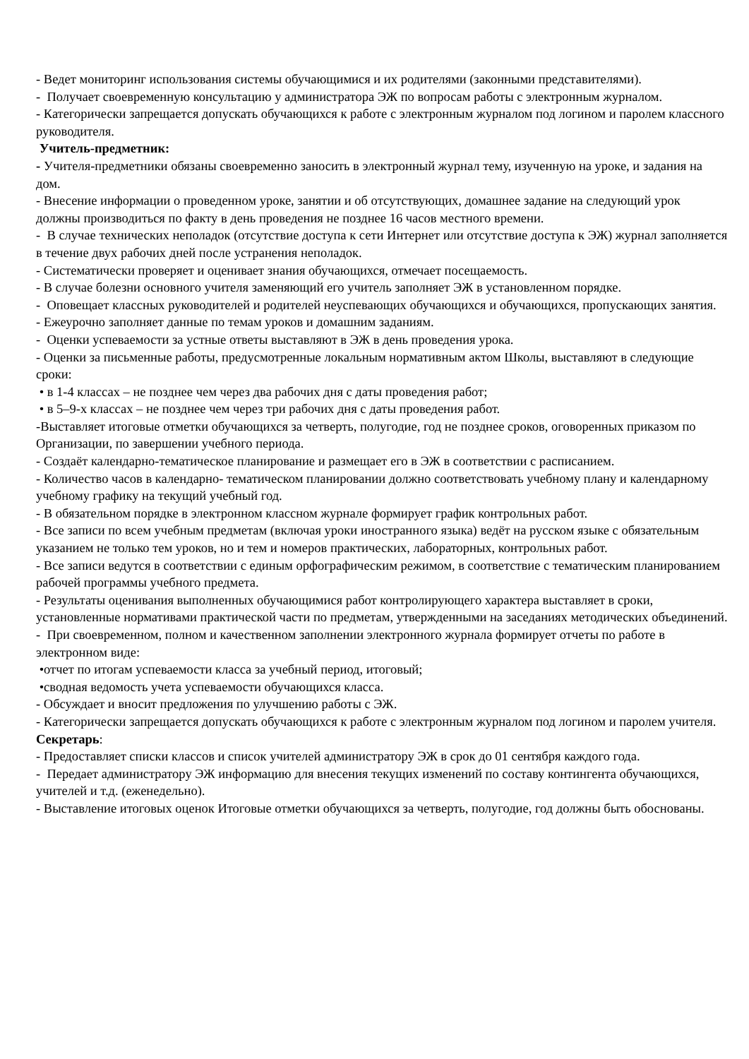- Ведет мониторинг использования системы обучающимися и их родителями (законными представителями).
- Получает своевременную консультацию у администратора ЭЖ по вопросам работы с электронным журналом.
- Категорически запрещается допускать обучающихся к работе с электронным журналом под логином и паролем классного руководителя.
Учитель-предметник:
- Учителя-предметники обязаны своевременно заносить в электронный журнал тему, изученную на уроке, и задания на дом.
- Внесение информации о проведенном уроке, занятии и об отсутствующих, домашнее задание на следующий урок должны производиться по факту в день проведения не позднее 16 часов местного времени.
- В случае технических неполадок (отсутствие доступа к сети Интернет или отсутствие доступа к ЭЖ) журнал заполняется в течение двух рабочих дней после устранения неполадок.
- Систематически проверяет и оценивает знания обучающихся, отмечает посещаемость.
- В случае болезни основного учителя заменяющий его учитель заполняет ЭЖ в установленном порядке.
- Оповещает классных руководителей и родителей неуспевающих обучающихся и обучающихся, пропускающих занятия.
- Ежеурочно заполняет данные по темам уроков и домашним заданиям.
- Оценки успеваемости за устные ответы выставляют в ЭЖ в день проведения урока.
- Оценки за письменные работы, предусмотренные локальным нормативным актом Школы, выставляют в следующие сроки:
• в 1-4 классах – не позднее чем через два рабочих дня с даты проведения работ;
• в 5–9-х классах – не позднее чем через три рабочих дня с даты проведения работ.
-Выставляет итоговые отметки обучающихся за четверть, полугодие, год не позднее сроков, оговоренных приказом по Организации, по завершении учебного периода.
- Создаёт календарно-тематическое планирование и размещает его в ЭЖ в соответствии с расписанием.
- Количество часов в календарно- тематическом планировании должно соответствовать учебному плану и календарному учебному графику на текущий учебный год.
- В обязательном порядке в электронном классном журнале формирует график контрольных работ.
- Все записи по всем учебным предметам (включая уроки иностранного языка) ведёт на русском языке с обязательным указанием не только тем уроков, но и тем и номеров практических, лабораторных, контрольных работ.
- Все записи ведутся в соответствии с единым орфографическим режимом, в соответствие с тематическим планированием рабочей программы учебного предмета.
- Результаты оценивания выполненных обучающимися работ контролирующего характера выставляет в сроки, установленные нормативами практической части по предметам, утвержденными на заседаниях методических объединений.
- При своевременном, полном и качественном заполнении электронного журнала формирует отчеты по работе в электронном виде:
•отчет по итогам успеваемости класса за учебный период, итоговый;
•сводная ведомость учета успеваемости обучающихся класса.
- Обсуждает и вносит предложения по улучшению работы с ЭЖ.
- Категорически запрещается допускать обучающихся к работе с электронным журналом под логином и паролем учителя.
Секретарь:
- Предоставляет списки классов и список учителей администратору ЭЖ в срок до 01 сентября каждого года.
- Передает администратору ЭЖ информацию для внесения текущих изменений по составу контингента обучающихся, учителей и т.д. (еженедельно).
- Выставление итоговых оценок Итоговые отметки обучающихся за четверть, полугодие, год должны быть обоснованы.